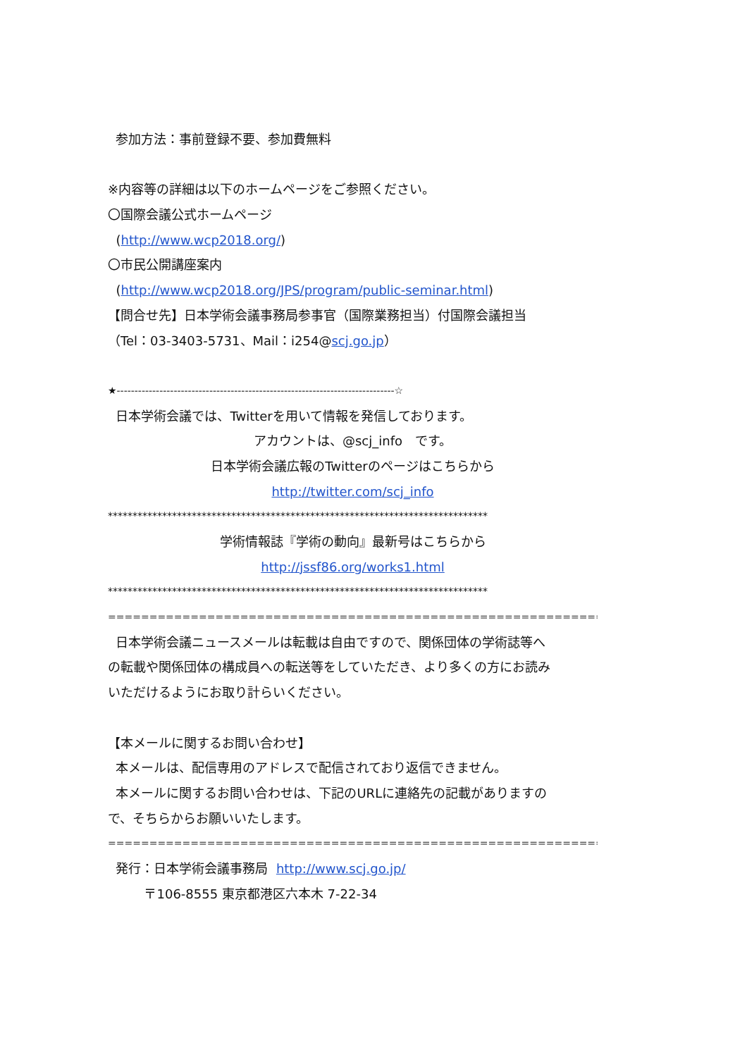参加方法：事前登録不要、参加費無料
※内容等の詳細は以下のホームページをご参照ください。
〇国際会議公式ホームページ
(http://www.wcp2018.org/)
〇市民公開講座案内
(http://www.wcp2018.org/JPS/program/public-seminar.html)
【問合せ先】日本学術会議事務局参事官（国際業務担当）付国際会議担当
（Tel：03-3403-5731、Mail：i254@scj.go.jp）
★------------------------------------------------------------------------------☆
日本学術会議では、Twitterを用いて情報を発信しております。
アカウントは、@scj_info　です。
日本学術会議広報のTwitterのページはこちらから
http://twitter.com/scj_info
*****************************************************************************
学術情報誌『学術の動向』最新号はこちらから
http://jssf86.org/works1.html
*****************************************************************************
=============================================================================
日本学術会議ニュースメールは転載は自由ですので、関係団体の学術誌等へ
の転載や関係団体の構成員への転送等をしていただき、より多くの方にお読み
いただけるようにお取り計らいください。
【本メールに関するお問い合わせ】
本メールは、配信専用のアドレスで配信されており返信できません。
本メールに関するお問い合わせは、下記のURLに連絡先の記載がありますの
で、そちらからお願いいたします。
=============================================================================
発行：日本学術会議事務局 http://www.scj.go.jp/
〒106-8555 東京都港区六本木 7-22-34